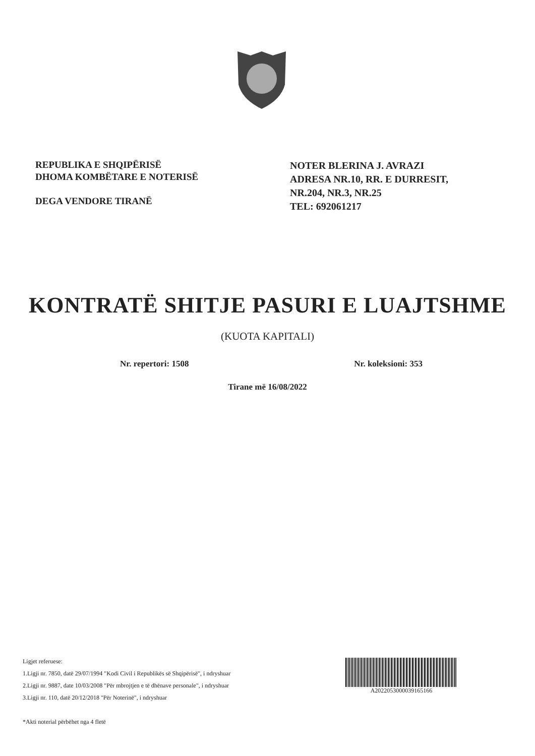REPUBLIKA E SHQIPËRISË
DHOMA KOMBËTARE E NOTERISË
DEGA VENDORE TIRANË
NOTER BLERINA J. AVRAZI
ADRESA NR.10, RR. E DURRESIT,
NR.204, NR.3, NR.25
TEL: 692061217
KONTRATË SHITJE PASURI E LUAJTSHME
(KUOTA KAPITALI)
Nr. repertori: 1508 Nr. koleksioni: 353
Tirane më 16/08/2022
Ligjet referuese:
1.Ligji nr. 7850, datë 29/07/1994 "Kodi Civil i Republikës së Shqipërisë", i ndryshuar
2.Ligji nr. 9887, date 10/03/2008 "Për mbrojtjen e të dhënave personale", i ndryshuar
3.Ligji nr. 110, datë 20/12/2018 "Për Noterinë", i ndryshuar
*Akti noterial përbëhet nga 4 fletë
A2022053000039165166